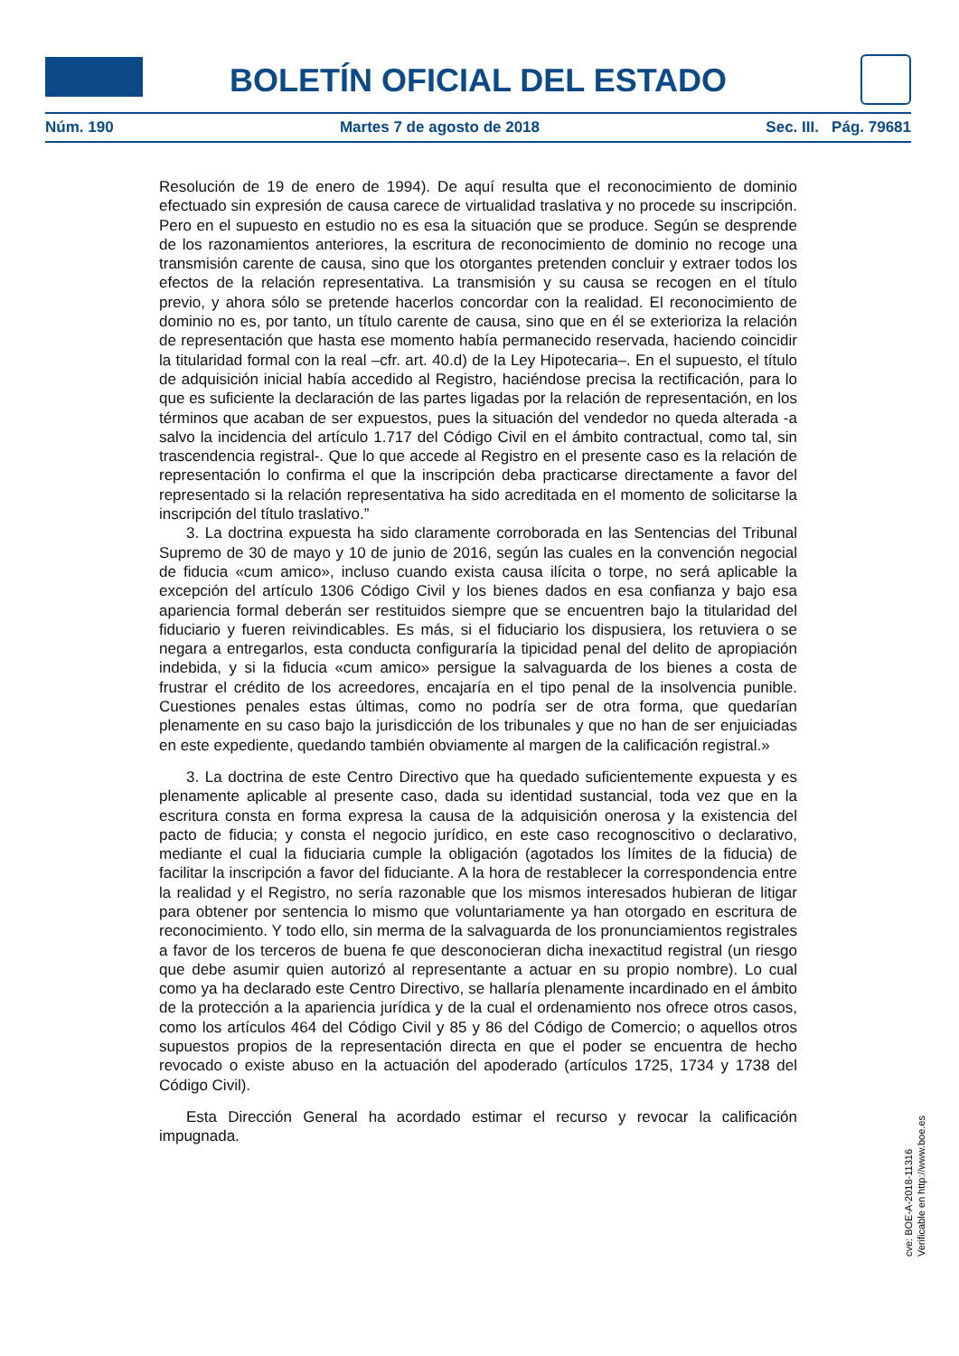BOLETÍN OFICIAL DEL ESTADO
Núm. 190 Martes 7 de agosto de 2018 Sec. III. Pág. 79681
Resolución de 19 de enero de 1994). De aquí resulta que el reconocimiento de dominio efectuado sin expresión de causa carece de virtualidad traslativa y no procede su inscripción. Pero en el supuesto en estudio no es esa la situación que se produce. Según se desprende de los razonamientos anteriores, la escritura de reconocimiento de dominio no recoge una transmisión carente de causa, sino que los otorgantes pretenden concluir y extraer todos los efectos de la relación representativa. La transmisión y su causa se recogen en el título previo, y ahora sólo se pretende hacerlos concordar con la realidad. El reconocimiento de dominio no es, por tanto, un título carente de causa, sino que en él se exterioriza la relación de representación que hasta ese momento había permanecido reservada, haciendo coincidir la titularidad formal con la real –cfr. art. 40.d) de la Ley Hipotecaria–. En el supuesto, el título de adquisición inicial había accedido al Registro, haciéndose precisa la rectificación, para lo que es suficiente la declaración de las partes ligadas por la relación de representación, en los términos que acaban de ser expuestos, pues la situación del vendedor no queda alterada -a salvo la incidencia del artículo 1.717 del Código Civil en el ámbito contractual, como tal, sin trascendencia registral-. Que lo que accede al Registro en el presente caso es la relación de representación lo confirma el que la inscripción deba practicarse directamente a favor del representado si la relación representativa ha sido acreditada en el momento de solicitarse la inscripción del título traslativo.”
3. La doctrina expuesta ha sido claramente corroborada en las Sentencias del Tribunal Supremo de 30 de mayo y 10 de junio de 2016, según las cuales en la convención negocial de fiducia «cum amico», incluso cuando exista causa ilícita o torpe, no será aplicable la excepción del artículo 1306 Código Civil y los bienes dados en esa confianza y bajo esa apariencia formal deberán ser restituidos siempre que se encuentren bajo la titularidad del fiduciario y fueren reivindicables. Es más, si el fiduciario los dispusiera, los retuviera o se negara a entregarlos, esta conducta configuraría la tipicidad penal del delito de apropiación indebida, y si la fiducia «cum amico» persigue la salvaguarda de los bienes a costa de frustrar el crédito de los acreedores, encajaría en el tipo penal de la insolvencia punible. Cuestiones penales estas últimas, como no podría ser de otra forma, que quedarían plenamente en su caso bajo la jurisdicción de los tribunales y que no han de ser enjuiciadas en este expediente, quedando también obviamente al margen de la calificación registral.»
3. La doctrina de este Centro Directivo que ha quedado suficientemente expuesta y es plenamente aplicable al presente caso, dada su identidad sustancial, toda vez que en la escritura consta en forma expresa la causa de la adquisición onerosa y la existencia del pacto de fiducia; y consta el negocio jurídico, en este caso recognoscitivo o declarativo, mediante el cual la fiduciaria cumple la obligación (agotados los límites de la fiducia) de facilitar la inscripción a favor del fiduciante. A la hora de restablecer la correspondencia entre la realidad y el Registro, no sería razonable que los mismos interesados hubieran de litigar para obtener por sentencia lo mismo que voluntariamente ya han otorgado en escritura de reconocimiento. Y todo ello, sin merma de la salvaguarda de los pronunciamientos registrales a favor de los terceros de buena fe que desconocieran dicha inexactitud registral (un riesgo que debe asumir quien autorizó al representante a actuar en su propio nombre). Lo cual como ya ha declarado este Centro Directivo, se hallaría plenamente incardinado en el ámbito de la protección a la apariencia jurídica y de la cual el ordenamiento nos ofrece otros casos, como los artículos 464 del Código Civil y 85 y 86 del Código de Comercio; o aquellos otros supuestos propios de la representación directa en que el poder se encuentra de hecho revocado o existe abuso en la actuación del apoderado (artículos 1725, 1734 y 1738 del Código Civil).
Esta Dirección General ha acordado estimar el recurso y revocar la calificación impugnada.
cve: BOE-A-2018-11316
Verificable en http://www.boe.es